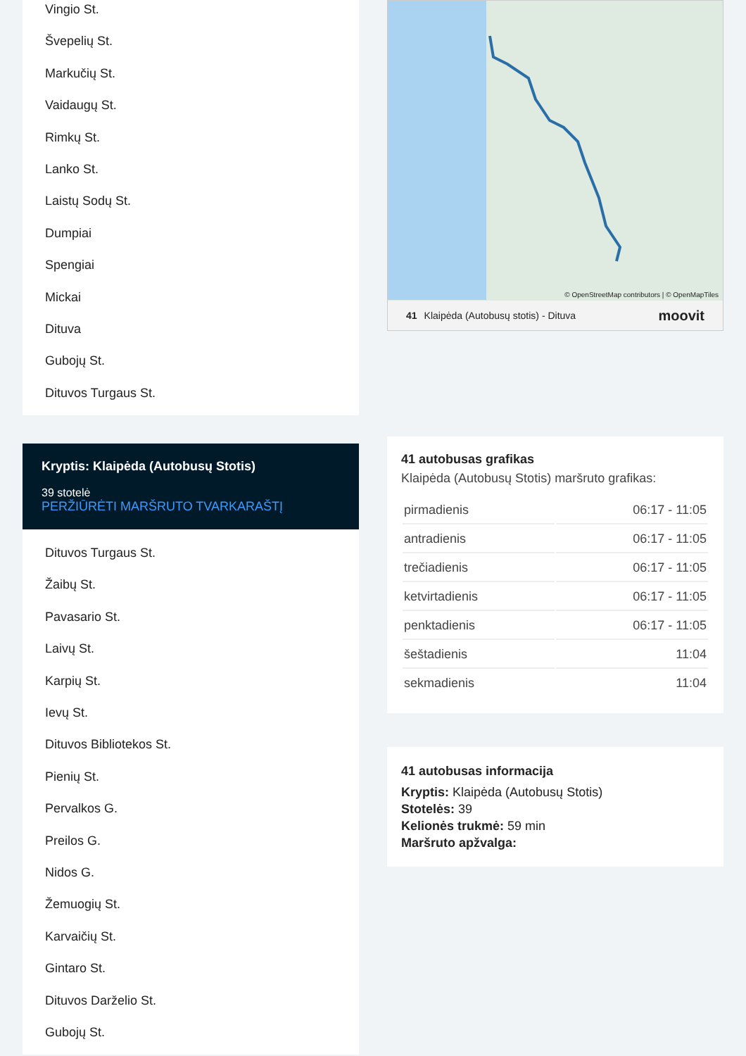Vingio St.
Švepelių St.
Markučių St.
Vaidaugų St.
Rimkų St.
Lanko St.
Laistų Sodų St.
Dumpiai
Spengiai
Mickai
Dituva
Gubojų St.
Dituvos Turgaus St.
Kryptis: Klaipėda (Autobusų Stotis)
39 stotelė
PERŽIŪRĖTI MARŠRUTO TVARKARAŠTĮ
Dituvos Turgaus St.
Žaibų St.
Pavasario St.
Laivų St.
Karpių St.
Ievų St.
Dituvos Bibliotekos St.
Pienių St.
Pervalkos G.
Preilos G.
Nidos G.
Žemuogių St.
Karvaičių St.
Gintaro St.
Dituvos Darželio St.
Gubojų St.
© OpenStreetMap contributors | © OpenMapTiles
41 Klaipėda (Autobusų stotis) - Dituva moovit
41 autobusas grafikas
Klaipėda (Autobusų Stotis) maršruto grafikas:
| pirmadienis | 06:17 - 11:05 |
| antradienis | 06:17 - 11:05 |
| trečiadienis | 06:17 - 11:05 |
| ketvirtadienis | 06:17 - 11:05 |
| penktadienis | 06:17 - 11:05 |
| šeštadienis | 11:04 |
| sekmadienis | 11:04 |
41 autobusas informacija
Kryptis: Klaipėda (Autobusų Stotis)
Stotelės: 39
Kelionės trukmė: 59 min
Maršruto apžvalga: